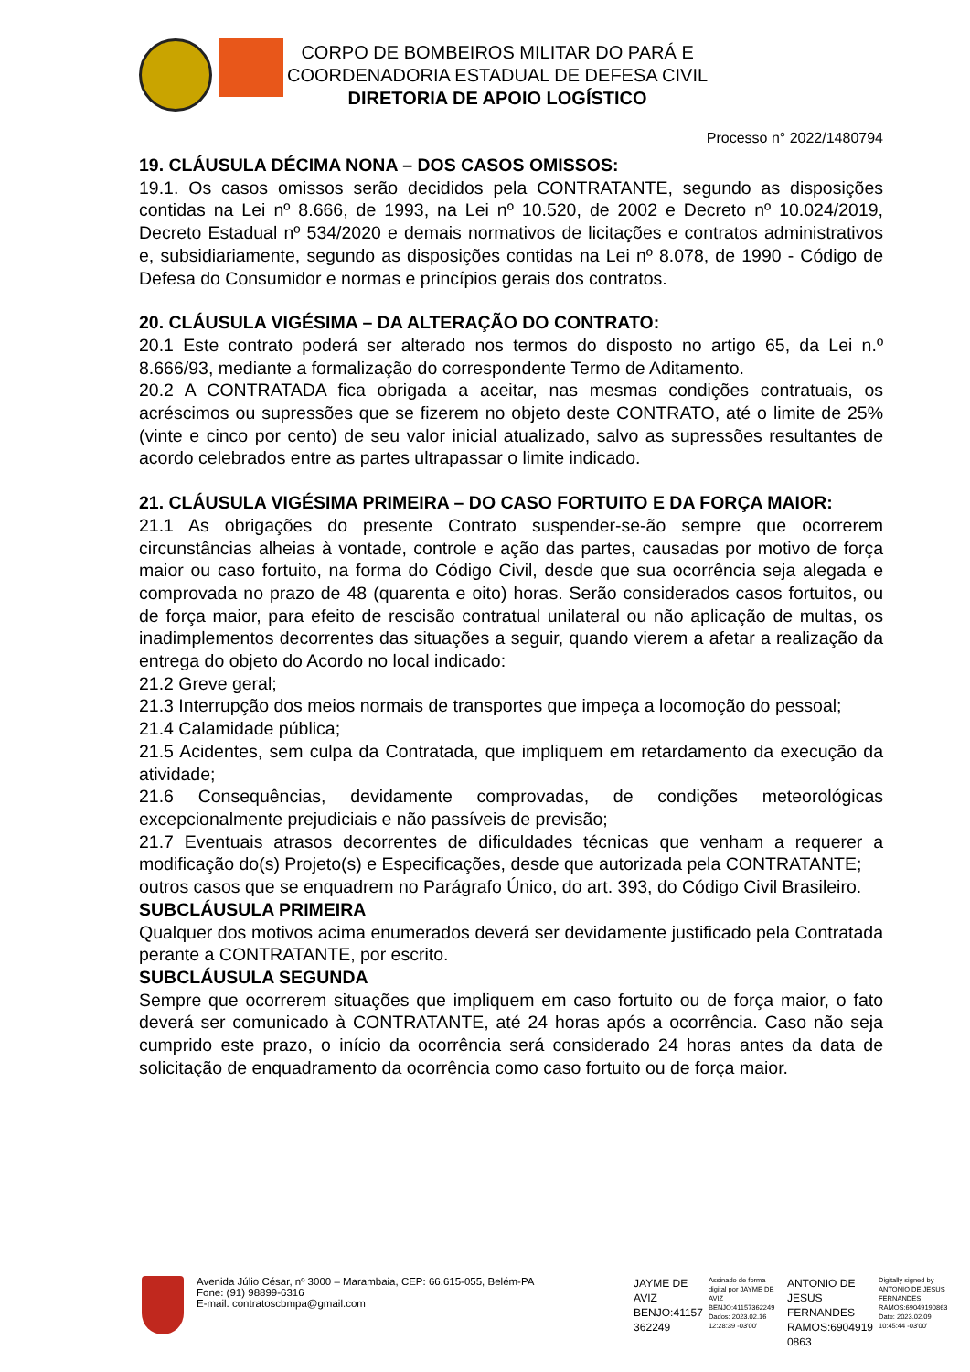CORPO DE BOMBEIROS MILITAR DO PARÁ E
COORDENADORIA ESTADUAL DE DEFESA CIVIL
DIRETORIA DE APOIO LOGÍSTICO
Processo n° 2022/1480794
19. CLÁUSULA DÉCIMA NONA – DOS CASOS OMISSOS:
19.1. Os casos omissos serão decididos pela CONTRATANTE, segundo as disposições contidas na Lei nº 8.666, de 1993, na Lei nº 10.520, de 2002 e Decreto nº 10.024/2019, Decreto Estadual nº 534/2020 e demais normativos de licitações e contratos administrativos e, subsidiariamente, segundo as disposições contidas na Lei nº 8.078, de 1990 - Código de Defesa do Consumidor e normas e princípios gerais dos contratos.
20. CLÁUSULA VIGÉSIMA – DA ALTERAÇÃO DO CONTRATO:
20.1 Este contrato poderá ser alterado nos termos do disposto no artigo 65, da Lei n.º 8.666/93, mediante a formalização do correspondente Termo de Aditamento.
20.2 A CONTRATADA fica obrigada a aceitar, nas mesmas condições contratuais, os acréscimos ou supressões que se fizerem no objeto deste CONTRATO, até o limite de 25% (vinte e cinco por cento) de seu valor inicial atualizado, salvo as supressões resultantes de acordo celebrados entre as partes ultrapassar o limite indicado.
21. CLÁUSULA VIGÉSIMA PRIMEIRA – DO CASO FORTUITO E DA FORÇA MAIOR:
21.1 As obrigações do presente Contrato suspender-se-ão sempre que ocorrerem circunstâncias alheias à vontade, controle e ação das partes, causadas por motivo de força maior ou caso fortuito, na forma do Código Civil, desde que sua ocorrência seja alegada e comprovada no prazo de 48 (quarenta e oito) horas. Serão considerados casos fortuitos, ou de força maior, para efeito de rescisão contratual unilateral ou não aplicação de multas, os inadimplementos decorrentes das situações a seguir, quando vierem a afetar a realização da entrega do objeto do Acordo no local indicado:
21.2 Greve geral;
21.3 Interrupção dos meios normais de transportes que impeça a locomoção do pessoal;
21.4 Calamidade pública;
21.5 Acidentes, sem culpa da Contratada, que impliquem em retardamento da execução da atividade;
21.6 Consequências, devidamente comprovadas, de condições meteorológicas excepcionalmente prejudiciais e não passíveis de previsão;
21.7 Eventuais atrasos decorrentes de dificuldades técnicas que venham a requerer a modificação do(s) Projeto(s) e Especificações, desde que autorizada pela CONTRATANTE;
outros casos que se enquadrem no Parágrafo Único, do art. 393, do Código Civil Brasileiro.
SUBCLÁUSULA PRIMEIRA
Qualquer dos motivos acima enumerados deverá ser devidamente justificado pela Contratada perante a CONTRATANTE, por escrito.
SUBCLÁUSULA SEGUNDA
Sempre que ocorrerem situações que impliquem em caso fortuito ou de força maior, o fato deverá ser comunicado à CONTRATANTE, até 24 horas após a ocorrência. Caso não seja cumprido este prazo, o início da ocorrência será considerado 24 horas antes da data de solicitação de enquadramento da ocorrência como caso fortuito ou de força maior.
Avenida Júlio César, nº 3000 – Marambaia, CEP: 66.615-055, Belém-PA
Fone: (91) 98899-6316
E-mail: contratoscbmpa@gmail.com
JAYME DE
AVIZ
BENJO:41157
362249
Assinado de forma digital por JAYME DE AVIZ BENJO:41157362249 Dados: 2023.02.16 12:28:39 -03'00'
ANTONIO DE
JESUS
FERNANDES
RAMOS:6904919
0863
Digitally signed by ANTONIO DE JESUS FERNANDES RAMOS:69049190863 Date: 2023.02.09 10:45:44 -03'00'